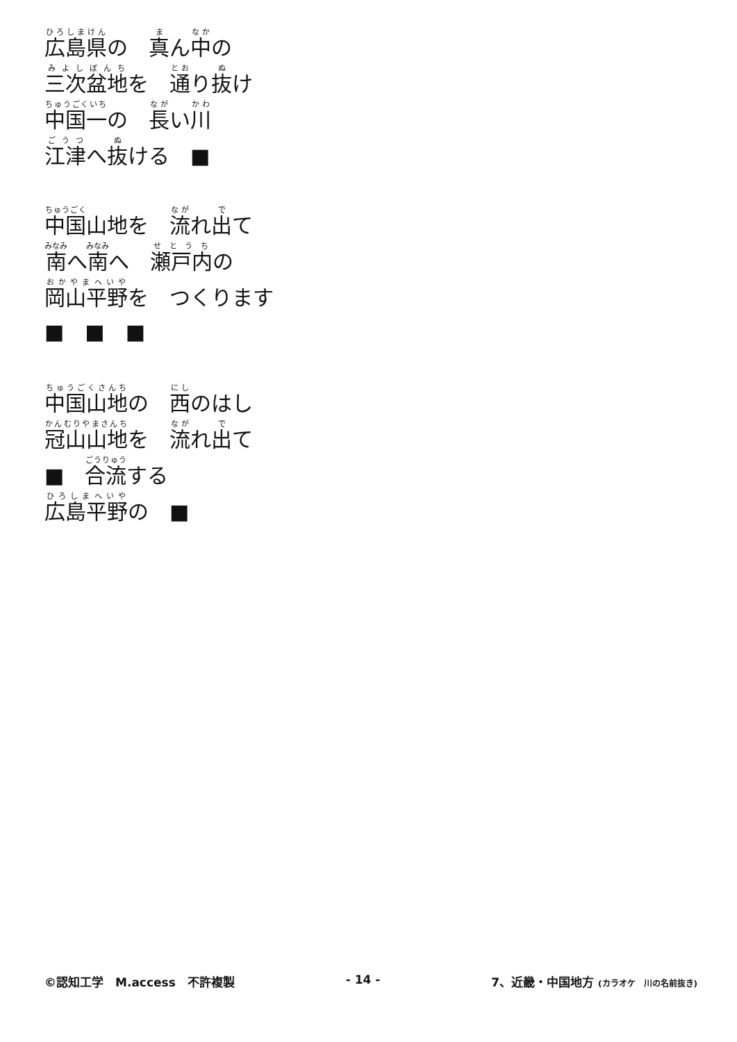広島県の　真ん中の
三次盆地を　通り抜け
中国一の　長い川
江津へ抜ける　■
中国山地を　流れ出て
南へ南へ　瀬戸内の
岡山平野を　つくります
■　■　■
中国山地の　西のはし
冠山山地を　流れ出て
■　合流する
広島平野の　■
©認知工学　M.access　不許複製 - 14 - 7、近畿・中国地方 (カラオケ　川の名前抜き)